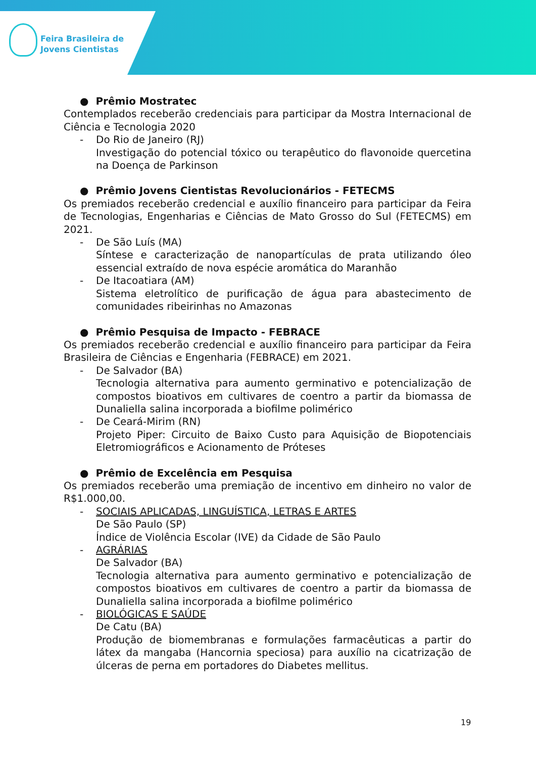Feira Brasileira de
Jovens Cientistas
● Prêmio Mostratec
Contemplados receberão credenciais para participar da Mostra Internacional de Ciência e Tecnologia 2020
- Do Rio de Janeiro (RJ)
Investigação do potencial tóxico ou terapêutico do flavonoide quercetina na Doença de Parkinson
● Prêmio Jovens Cientistas Revolucionários - FETECMS
Os premiados receberão credencial e auxílio financeiro para participar da Feira de Tecnologias, Engenharias e Ciências de Mato Grosso do Sul (FETECMS) em 2021.
- De São Luís (MA)
Síntese e caracterização de nanopartículas de prata utilizando óleo essencial extraído de nova espécie aromática do Maranhão
- De Itacoatiara (AM)
Sistema eletrolítico de purificação de água para abastecimento de comunidades ribeirinhas no Amazonas
● Prêmio Pesquisa de Impacto - FEBRACE
Os premiados receberão credencial e auxílio financeiro para participar da Feira Brasileira de Ciências e Engenharia (FEBRACE) em 2021.
- De Salvador (BA)
Tecnologia alternativa para aumento germinativo e potencialização de compostos bioativos em cultivares de coentro a partir da biomassa de Dunaliella salina incorporada a biofilme polimérico
- De Ceará-Mirim (RN)
Projeto Piper: Circuito de Baixo Custo para Aquisição de Biopotenciais Eletromiográficos e Acionamento de Próteses
● Prêmio de Excelência em Pesquisa
Os premiados receberão uma premiação de incentivo em dinheiro no valor de R$1.000,00.
- SOCIAIS APLICADAS, LINGUÍSTICA, LETRAS E ARTES
De São Paulo (SP)
Índice de Violência Escolar (IVE) da Cidade de São Paulo
- AGRÁRIAS
De Salvador (BA)
Tecnologia alternativa para aumento germinativo e potencialização de compostos bioativos em cultivares de coentro a partir da biomassa de Dunaliella salina incorporada a biofilme polimérico
- BIOLÓGICAS E SAÚDE
De Catu (BA)
Produção de biomembranas e formulações farmacêuticas a partir do látex da mangaba (Hancornia speciosa) para auxílio na cicatrização de úlceras de perna em portadores do Diabetes mellitus.
19